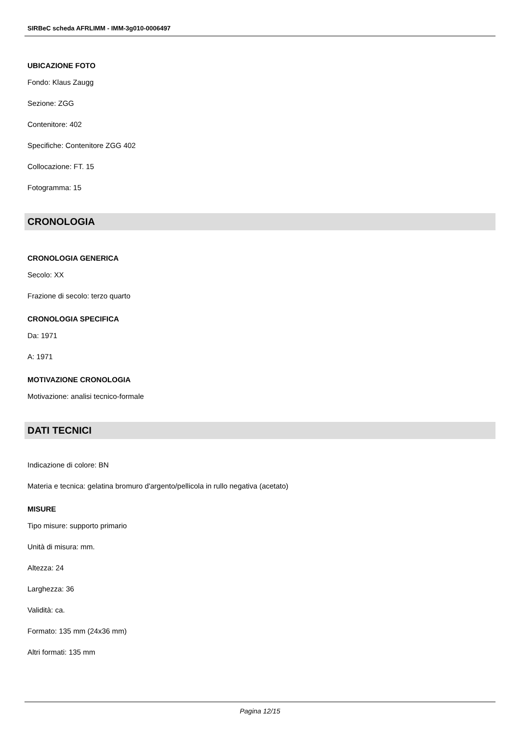SIRBeC scheda AFRLIMM - IMM-3g010-0006497
UBICAZIONE FOTO
Fondo: Klaus Zaugg
Sezione: ZGG
Contenitore: 402
Specifiche: Contenitore ZGG 402
Collocazione: FT. 15
Fotogramma: 15
CRONOLOGIA
CRONOLOGIA GENERICA
Secolo: XX
Frazione di secolo: terzo quarto
CRONOLOGIA SPECIFICA
Da: 1971
A: 1971
MOTIVAZIONE CRONOLOGIA
Motivazione: analisi tecnico-formale
DATI TECNICI
Indicazione di colore: BN
Materia e tecnica: gelatina bromuro d'argento/pellicola in rullo negativa (acetato)
MISURE
Tipo misure: supporto primario
Unità di misura: mm.
Altezza: 24
Larghezza: 36
Validità: ca.
Formato: 135 mm (24x36 mm)
Altri formati: 135 mm
Pagina 12/15